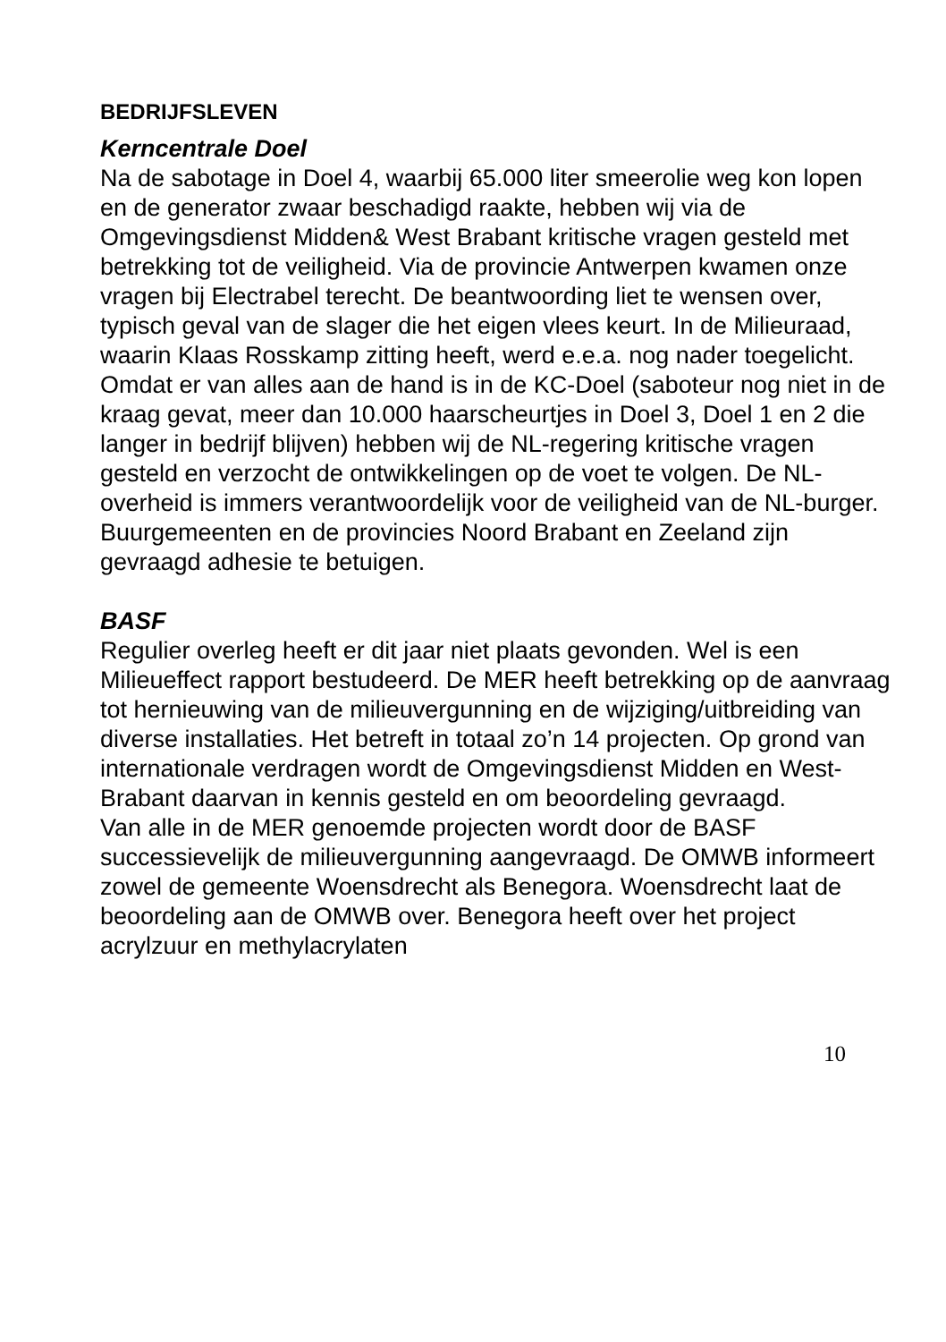BEDRIJFSLEVEN
Kerncentrale Doel
Na de sabotage in Doel 4, waarbij 65.000 liter smeerolie weg kon lopen en de generator zwaar beschadigd raakte, hebben wij via de Omgevingsdienst Midden& West Brabant kritische vragen gesteld met betrekking tot de veiligheid. Via de provincie Antwerpen kwamen onze vragen bij Electrabel terecht. De beantwoording liet te wensen over, typisch geval van de slager die het eigen vlees keurt. In de Milieuraad, waarin Klaas Rosskamp zitting heeft, werd e.e.a. nog nader toegelicht.
Omdat er van alles aan de hand is in de KC-Doel (saboteur nog niet in de kraag gevat, meer dan 10.000 haarscheurtjes in Doel 3, Doel 1 en 2 die langer in bedrijf blijven) hebben wij de NL-regering kritische vragen gesteld en verzocht de ontwikkelingen op de voet te volgen. De NL-overheid is immers verantwoordelijk voor de veiligheid van de NL-burger. Buurgemeenten en de provincies Noord Brabant en Zeeland zijn gevraagd adhesie te betuigen.
BASF
Regulier overleg heeft er dit jaar niet plaats gevonden. Wel is een Milieueffect rapport bestudeerd. De MER heeft betrekking op de aanvraag tot hernieuwing van de milieuvergunning en de wijziging/uitbreiding van diverse installaties. Het betreft in totaal zo’n 14 projecten. Op grond van internationale verdragen wordt de Omgevingsdienst Midden en West-Brabant daarvan in kennis gesteld en om beoordeling gevraagd.
Van alle in de MER genoemde projecten wordt door de BASF successievelijk de milieuvergunning aangevraagd. De OMWB informeert zowel de gemeente Woensdrecht als Benegora. Woensdrecht laat de beoordeling aan de OMWB over. Benegora heeft over het project acrylzuur en methylacrylaten
10